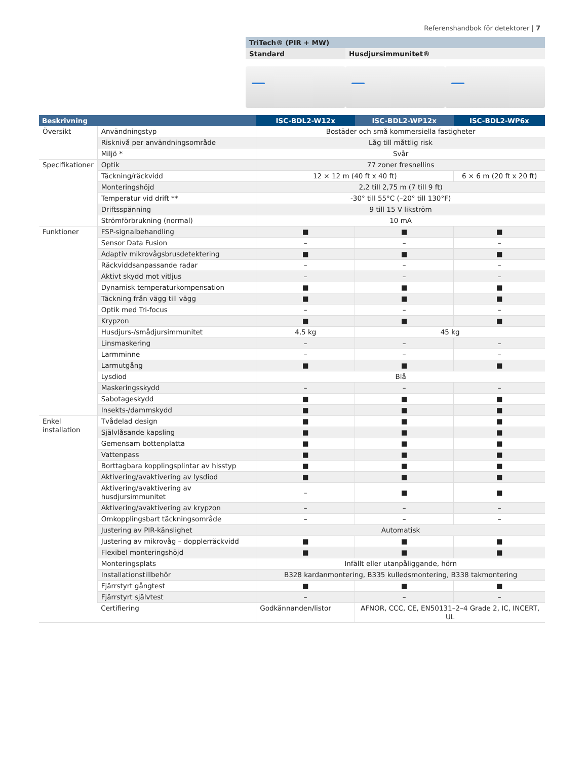Referenshandbok för detektorer | 7
TriTech® (PIR + MW)
Standard Husdjursimmunitet®
| Beskrivning | | ISC-BDL2-W12x | ISC-BDL2-WP12x | ISC-BDL2-WP6x |
| --- | --- | --- | --- | --- |
| Översikt | Användningstyp | Bostäder och små kommersiella fastigheter | | |
| | Risknivå per användningsområde | Låg till måttlig risk | | |
| | Miljö * | Svår | | |
| Specifikationer | Optik | 77 zoner fresnellins | | |
| | Täckning/räckvidd | 12 × 12 m (40 ft x 40 ft) | | 6 × 6 m (20 ft x 20 ft) |
| | Monteringshöjd | 2,2 till 2,75 m (7 till 9 ft) | | |
| | Temperatur vid drift ** | -30° till 55°C (–20° till 130°F) | | |
| | Driftsspänning | 9 till 15 V likström | | |
| | Strömförbrukning (normal) | 10 mA | | |
| Funktioner | FSP-signalbehandling | ■ | ■ | ■ |
| | Sensor Data Fusion | – | – | – |
| | Adaptiv mikrovågsbrusdetektering | ■ | ■ | ■ |
| | Räckviddsanpassande radar | – | – | – |
| | Aktivt skydd mot vitljus | – | – | – |
| | Dynamisk temperaturkompensation | ■ | ■ | ■ |
| | Täckning från vägg till vägg | ■ | ■ | ■ |
| | Optik med Tri-focus | – | – | – |
| | Krypzon | ■ | ■ | ■ |
| | Husdjurs-/smådjursimmunitet | 4,5 kg | 45 kg | |
| | Linsmaskering | – | – | – |
| | Larmminne | – | – | – |
| | Larmutgång | ■ | ■ | ■ |
| | Lysdiod | Blå | | |
| | Maskeringsskydd | – | – | – |
| | Sabotageskydd | ■ | ■ | ■ |
| | Insekts-/dammskydd | ■ | ■ | ■ |
| Enkel installation | Tvådelad design | ■ | ■ | ■ |
| | Självlåsande kapsling | ■ | ■ | ■ |
| | Gemensam bottenplatta | ■ | ■ | ■ |
| | Vattenpass | ■ | ■ | ■ |
| | Borttagbara kopplingsplintar av hisstyp | ■ | ■ | ■ |
| | Aktivering/avaktivering av lysdiod | ■ | ■ | ■ |
| | Aktivering/avaktivering av husdjursimmunitet | – | ■ | ■ |
| | Aktivering/avaktivering av krypzon | – | – | – |
| | Omkopplingsbart täckningsområde | – | – | – |
| | Justering av PIR-känslighet | Automatisk | | |
| | Justering av mikrovåg – dopplerräckvidd | ■ | ■ | ■ |
| | Flexibel monteringshöjd | ■ | ■ | ■ |
| | Monteringsplats | Infällt eller utanpåliggande, hörn | | |
| | Installationstillbehör | B328 kardanmontering, B335 kulledsmontering, B338 takmontering | | |
| | Fjärrstyrt gångtest | ■ | ■ | ■ |
| | Fjärrstyrt självtest | – | – | – |
| | Certifiering | Godkännanden/listor | AFNOR, CCC, CE, EN50131–2–4 Grade 2, IC, INCERT, UL | |